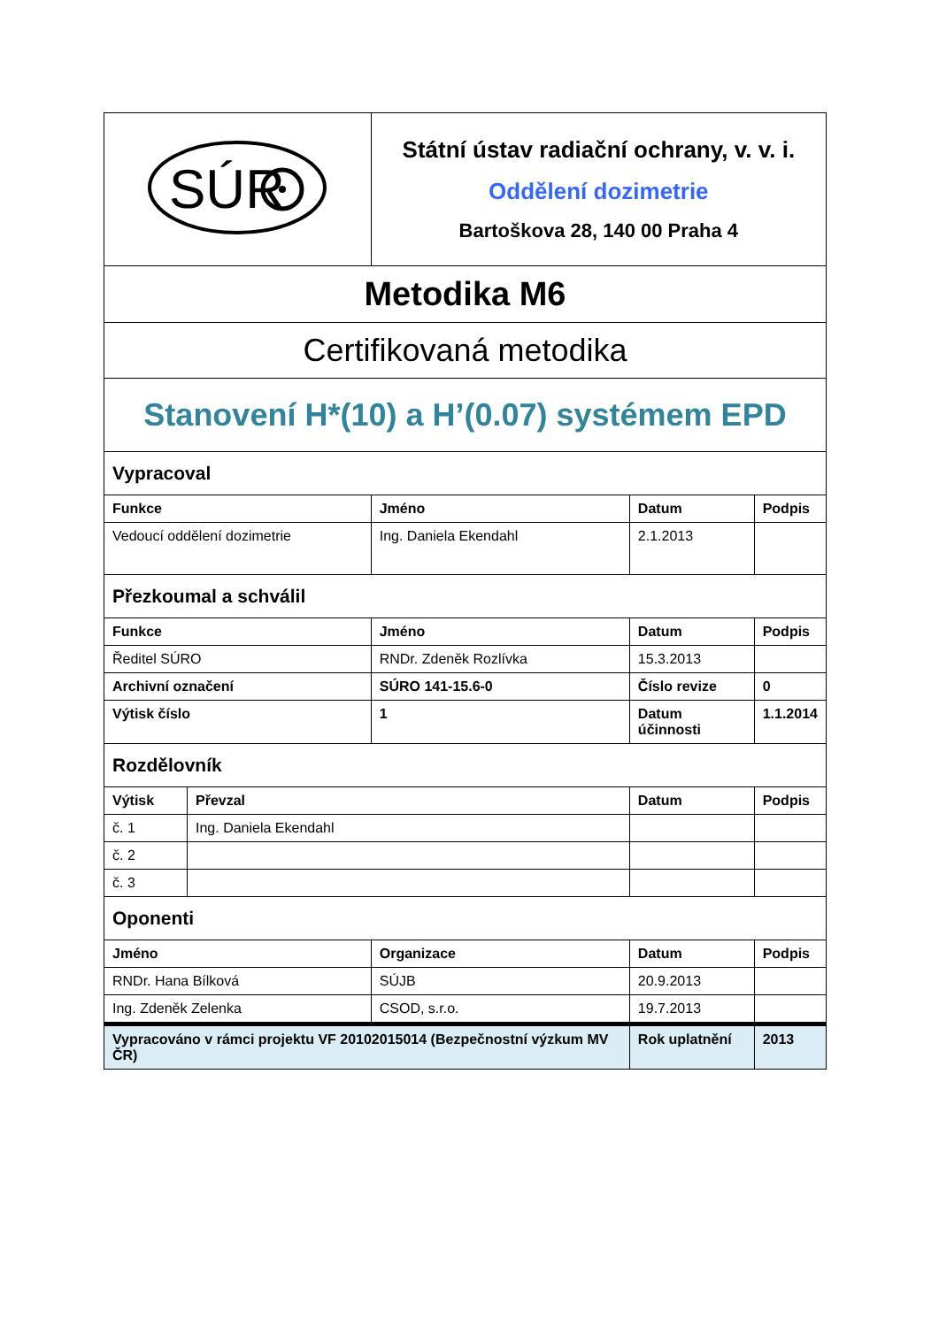| SÚR | | Státní ústav radiační ochrany, v. v. i. Oddělení dozimetrie Bartoškova 28, 140 00 Praha 4 | | |
| Metodika M6 | | | | |
| Certifikovaná metodika | | | | |
| Stanovení H*(10) a H’(0.07) systémem EPD | | | | |
| Vypracoval | | | | |
| Funkce | | Jméno | Datum | Podpis |
| Vedoucí oddělení dozimetrie | | Ing. Daniela Ekendahl | 2.1.2013 | |
| Přezkoumal a schválil | | | | |
| Funkce | | Jméno | Datum | Podpis |
| Ředitel SÚRO | | RNDr. Zdeněk Rozlívka | 15.3.2013 | |
| Archivní označení | | SÚRO 141-15.6-0 | Číslo revize | 0 |
| Výtisk číslo | | 1 | Datum účinnosti | 1.1.2014 |
| Rozdělovník | | | | |
| Výtisk | Převzal | | Datum | Podpis |
| č. 1 | Ing. Daniela Ekendahl | | | |
| č. 2 | | | | |
| č. 3 | | | | |
| Oponenti | | | | |
| Jméno | | Organizace | Datum | Podpis |
| RNDr. Hana Bílková | | SÚJB | 20.9.2013 | |
| Ing. Zdeněk Zelenka | | CSOD, s.r.o. | 19.7.2013 | |
| Vypracováno v rámci projektu VF 20102015014 (Bezpečnostní výzkum MV ČR) | | | Rok uplatnění | 2013 |